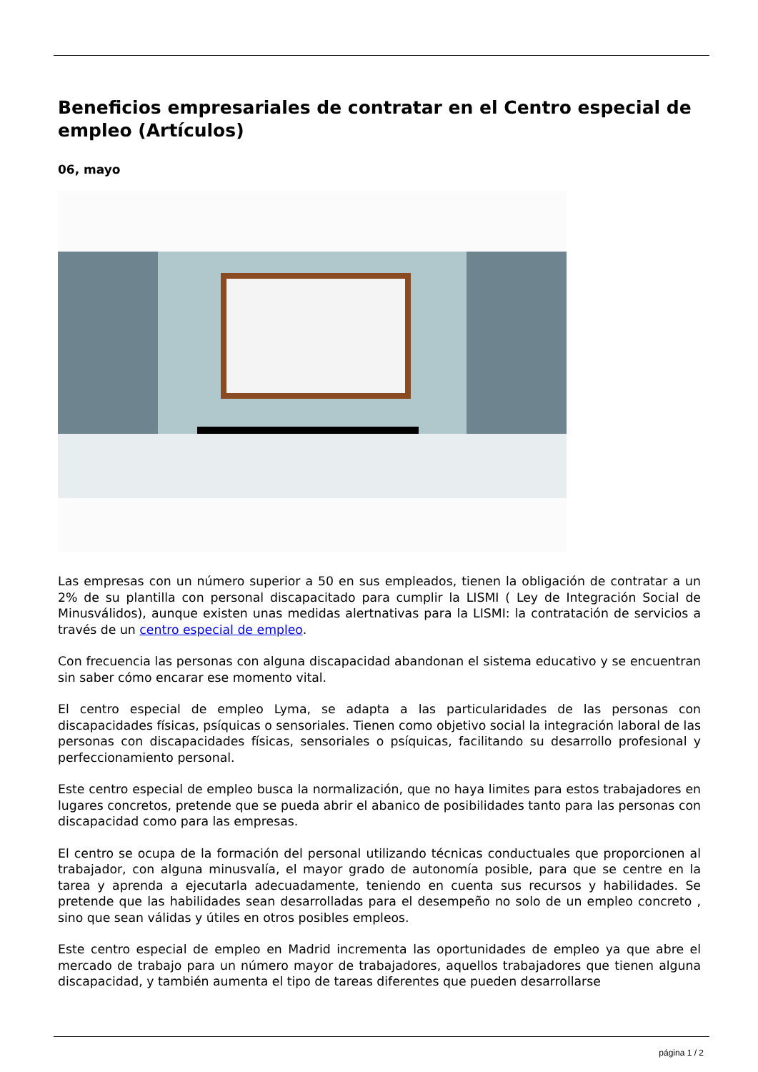Beneficios empresariales de contratar en el Centro especial de empleo (Artículos)
06, mayo
Las empresas con un número superior a 50 en sus empleados, tienen la obligación de contratar a un 2% de su plantilla con personal discapacitado para cumplir la LISMI ( Ley de Integración Social de Minusválidos), aunque existen unas medidas alertnativas para la LISMI: la contratación de servicios a través de un centro especial de empleo.
Con frecuencia las personas con alguna discapacidad abandonan el sistema educativo y se encuentran sin saber cómo encarar ese momento vital.
El centro especial de empleo Lyma, se adapta a las particularidades de las personas con discapacidades físicas, psíquicas o sensoriales. Tienen como objetivo social la integración laboral de las personas con discapacidades físicas, sensoriales o psíquicas, facilitando su desarrollo profesional y perfeccionamiento personal.
Este centro especial de empleo busca la normalización, que no haya limites para estos trabajadores en lugares concretos, pretende que se pueda abrir el abanico de posibilidades tanto para las personas con discapacidad como para las empresas.
El centro se ocupa de la formación del personal utilizando técnicas conductuales que proporcionen al trabajador, con alguna minusvalía, el mayor grado de autonomía posible, para que se centre en la tarea y aprenda a ejecutarla adecuadamente, teniendo en cuenta sus recursos y habilidades. Se pretende que las habilidades sean desarrolladas para el desempeño no solo de un empleo concreto , sino que sean válidas y útiles en otros posibles empleos.
Este centro especial de empleo en Madrid incrementa las oportunidades de empleo ya que abre el mercado de trabajo para un número mayor de trabajadores, aquellos trabajadores que tienen alguna discapacidad, y también aumenta el tipo de tareas diferentes que pueden desarrollarse
página 1 / 2